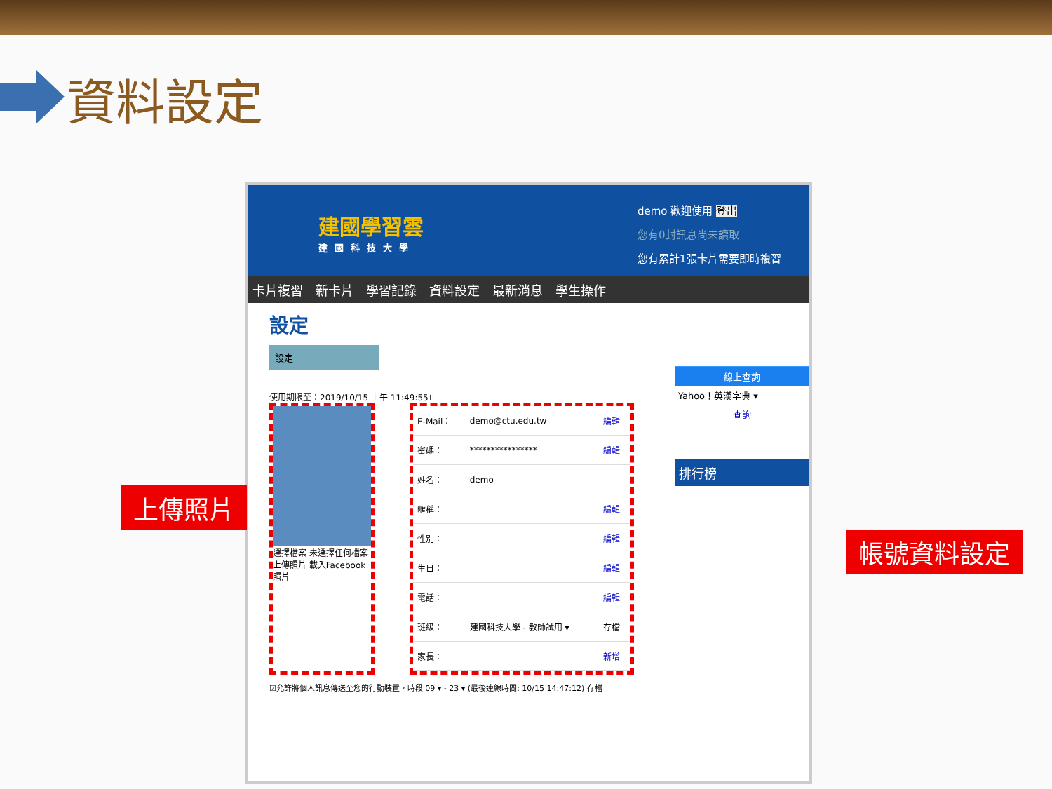資料設定
建國學習雲
建國科技大學
demo 歡迎使用 登出
您有0封訊息尚未讀取
您有累計1張卡片需要即時複習
卡片複習 新卡片 學習記錄 資料設定 最新消息 學生操作
設定
設定
使用期限至：2019/10/15 上午 11:49:55止
選擇檔案 未選擇任何檔案
上傳照片 載入Facebook照片
| E-Mail： | demo@ctu.edu.tw | 編輯 |
| 密碼： | **************** | 編輯 |
| 姓名： | demo | |
| 暱稱： | | 編輯 |
| 性別： | | 編輯 |
| 生日： | | 編輯 |
| 電話： | | 編輯 |
| 班級： | 建國科技大學 - 教師試用 ▾ | 存檔 |
| 家長： | | 新增 |
☑允許將個人訊息傳送至您的行動裝置，時段 09 ▾ - 23 ▾ (最後連線時間: 10/15 14:47:12) 存檔
線上查詢
Yahoo！英漢字典 ▾
查詢
排行榜
上傳照片
帳號資料設定